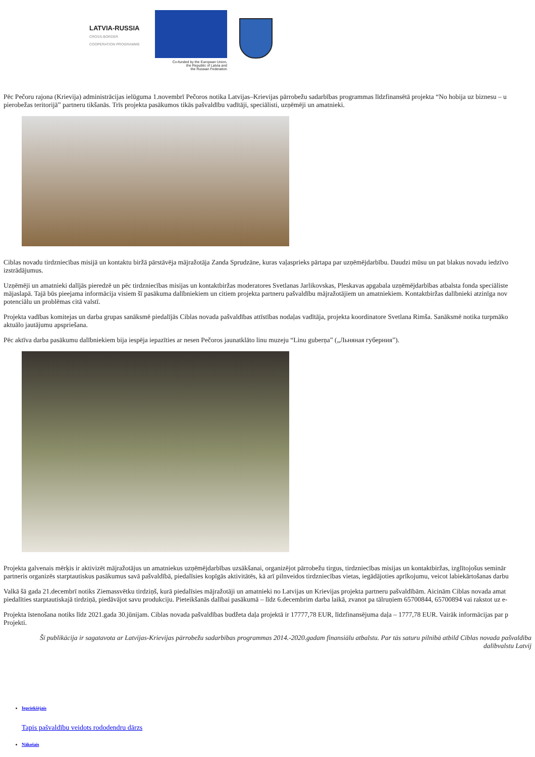LATVIA-RUSSIA
CROSS-BORDER
COOPERATION PROGRAMME
Co-funded by the European Union,
the Republic of Latvia and
the Russian Federation
Pēc Pečoru rajona (Krievija) administrācijas ielūguma 1.novembrī Pečoros notika Latvijas–Krievijas pārrobežu sadarbības programmas līdzfinansētā projekta “No hobija uz biznesu – u
pierobežas teritorijā” partneru tikšanās. Trīs projekta pasākumos tikās pašvaldību vadītāji, speciālisti, uzņēmēji un amatnieki.
Ciblas novadu tirdzniecības misijā un kontaktu biržā pārstāvēja mājražotāja Zanda Sprudzāne, kuras vaļasprieks pārtapa par uzņēmējdarbību. Daudzi mūsu un pat blakus novadu iedzīvo
izstrādājumus.
Uzņēmēji un amatnieki dalījās pieredzē un pēc tirdzniecības misijas un kontaktbiržas moderatores Svetlanas Jarlikovskas, Pleskavas apgabala uzņēmējdarbības atbalsta fonda speciāliste
mājaslapā. Tajā būs pieejama informācija visiem šī pasākuma dalībniekiem un citiem projekta partneru pašvaldību mājražotājiem un amatniekiem. Kontaktbiržas dalībnieki atzinīga nov
potenciālu un problēmas citā valstī.
Projekta vadības komitejas un darba grupas sanāksmē piedalījās Ciblas novada pašvaldības attīstības nodaļas vadītāja, projekta koordinatore Svetlana Rimša. Sanāksmē notika turpmāko
aktuālo jautājumu apspriešana.
Pēc aktīva darba pasākumu dalībniekiem bija iespēja iepazīties ar nesen Pečoros jaunatklāto linu muzeju “Linu guberņa” („Льняная губерния”).
Projekta galvenais mērķis ir aktivizēt mājražotājus un amatniekus uzņēmējdarbības uzsākšanai, organizējot pārrobežu tirgus, tirdzniecības misijas un kontaktbiržas, izglītojošus seminār
partneris organizēs starptautiskus pasākumus savā pašvaldībā, piedalīsies kopīgās aktivitātēs, kā arī pilnveidos tirdzniecības vietas, iegādājoties aprīkojumu, veicot labiekārtošanas darbu
Valkā šā gada 21.decembrī notiks Ziemassvētku tirdziņš, kurā piedalīsies mājražotāji un amatnieki no Latvijas un Krievijas projekta partneru pašvaldībām. Aicinām Ciblas novada amat
piedalīties starptautiskajā tirdziņā, piedāvājot savu produkciju. Pieteikšanās dalībai pasākumā – līdz 6.decembrim darba laikā, zvanot pa tālruņiem 65700844, 65700894 vai rakstot uz e-
Projekta īstenošana notiks līdz 2021.gada 30.jūnijam. Ciblas novada pašvaldības budžeta daļa projektā ir 17777,78 EUR, līdzfinansējuma daļa – 1777,78 EUR. Vairāk informācijas par p
Projekti.
Šī publikācija ir sagatavota ar Latvijas-Krievijas pārrobežu sadarbības programmas 2014.-2020.gadam finansiālu atbalstu. Par tās saturu pilnībā atbild Ciblas novada pašvaldība
dalībvalstu Latvij
Iepriekšējais
Tapis pašvaldību veidots rododendru dārzs
Nākošais